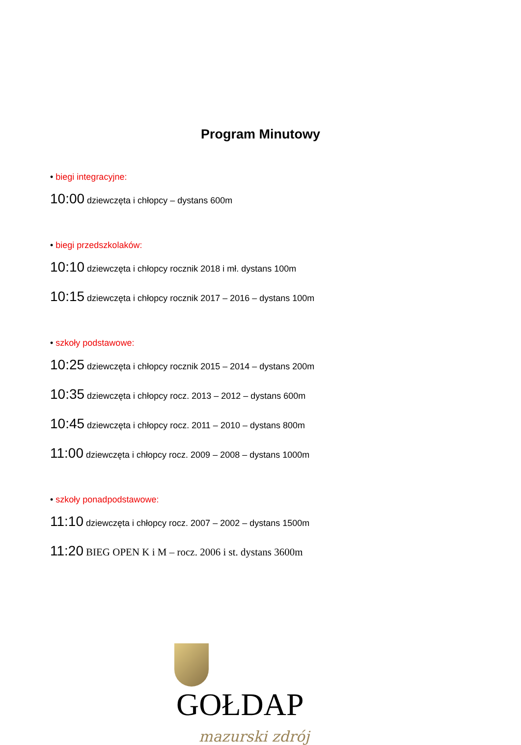Program Minutowy
• biegi integracyjne:
10:00 dziewczęta i chłopcy – dystans 600m
• biegi przedszkolaków:
10:10 dziewczęta i chłopcy rocznik 2018 i mł. dystans 100m
10:15 dziewczęta i chłopcy rocznik 2017 – 2016 – dystans 100m
• szkoły podstawowe:
10:25 dziewczęta i chłopcy rocznik 2015 – 2014 – dystans 200m
10:35 dziewczęta i chłopcy rocz. 2013 – 2012 – dystans 600m
10:45 dziewczęta i chłopcy rocz. 2011 – 2010 – dystans 800m
11:00 dziewczęta i chłopcy rocz. 2009 – 2008 – dystans 1000m
• szkoły ponadpodstawowe:
11:10 dziewczęta i chłopcy rocz. 2007 – 2002 – dystans 1500m
11:20 BIEG OPEN K i M – rocz. 2006 i st. dystans 3600m
GOŁDAP
mazurski zdrój